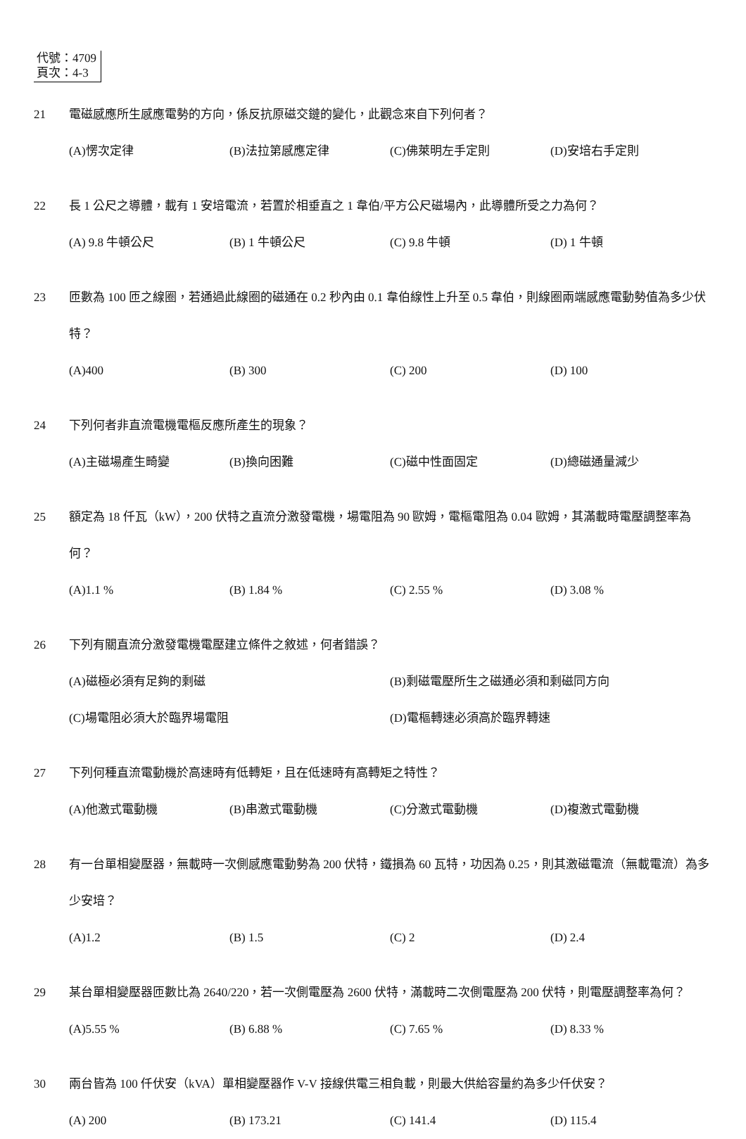代號：4709
頁次：4-3
21 電磁感應所生感應電勢的方向，係反抗原磁交鏈的變化，此觀念來自下列何者？
(A)愣次定律 (B)法拉第感應定律 (C)佛萊明左手定則 (D)安培右手定則
22 長 1 公尺之導體，載有 1 安培電流，若置於相垂直之 1 韋伯/平方公尺磁場內，此導體所受之力為何？
(A) 9.8 牛頓公尺 (B) 1 牛頓公尺 (C) 9.8 牛頓 (D) 1 牛頓
23 匝數為 100 匝之線圈，若通過此線圈的磁通在 0.2 秒內由 0.1 韋伯線性上升至 0.5 韋伯，則線圈兩端感應電動勢值為多少伏特？
(A)400 (B) 300 (C) 200 (D) 100
24 下列何者非直流電機電樞反應所產生的現象？
(A)主磁場產生畸變 (B)換向困難 (C)磁中性面固定 (D)總磁通量減少
25 額定為 18 仟瓦（kW），200 伏特之直流分激發電機，場電阻為 90 歐姆，電樞電阻為 0.04 歐姆，其滿載時電壓調整率為何？
(A)1.1 % (B) 1.84 % (C) 2.55 % (D) 3.08 %
26 下列有關直流分激發電機電壓建立條件之敘述，何者錯誤？
(A)磁極必須有足夠的剩磁 (B)剩磁電壓所生之磁通必須和剩磁同方向
(C)場電阻必須大於臨界場電阻 (D)電樞轉速必須高於臨界轉速
27 下列何種直流電動機於高速時有低轉矩，且在低速時有高轉矩之特性？
(A)他激式電動機 (B)串激式電動機 (C)分激式電動機 (D)複激式電動機
28 有一台單相變壓器，無載時一次側感應電動勢為 200 伏特，鐵損為 60 瓦特，功因為 0.25，則其激磁電流（無載電流）為多少安培？
(A)1.2 (B) 1.5 (C) 2 (D) 2.4
29 某台單相變壓器匝數比為 2640/220，若一次側電壓為 2600 伏特，滿載時二次側電壓為 200 伏特，則電壓調整率為何？
(A)5.55 % (B) 6.88 % (C) 7.65 % (D) 8.33 %
30 兩台皆為 100 仟伏安（kVA）單相變壓器作 V-V 接線供電三相負載，則最大供給容量約為多少仟伏安？
(A) 200 (B) 173.21 (C) 141.4 (D) 115.4